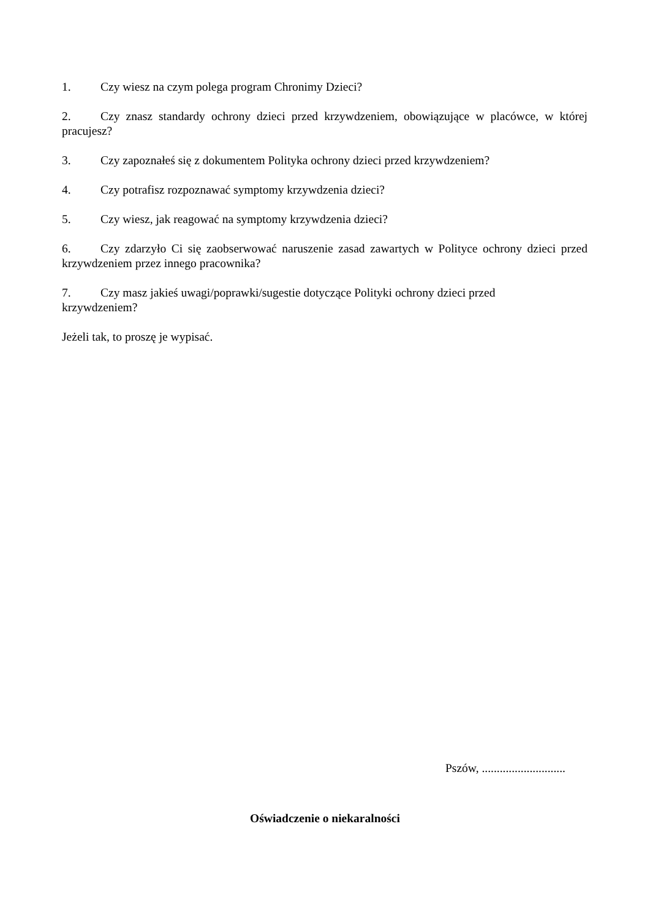1. Czy wiesz na czym polega program Chronimy Dzieci?
2. Czy znasz standardy ochrony dzieci przed krzywdzeniem, obowiązujące w placówce, w której pracujesz?
3. Czy zapoznałeś się z dokumentem Polityka ochrony dzieci przed krzywdzeniem?
4. Czy potrafisz rozpoznawać symptomy krzywdzenia dzieci?
5. Czy wiesz, jak reagować na symptomy krzywdzenia dzieci?
6. Czy zdarzyło Ci się zaobserwować naruszenie zasad zawartych w Polityce ochrony dzieci przed krzywdzeniem przez innego pracownika?
7. Czy masz jakieś uwagi/poprawki/sugestie dotyczące Polityki ochrony dzieci przed
krzywdzeniem?
Jeżeli tak, to proszę je wypisać.
Pszów, ............................
Oświadczenie o niekaralności